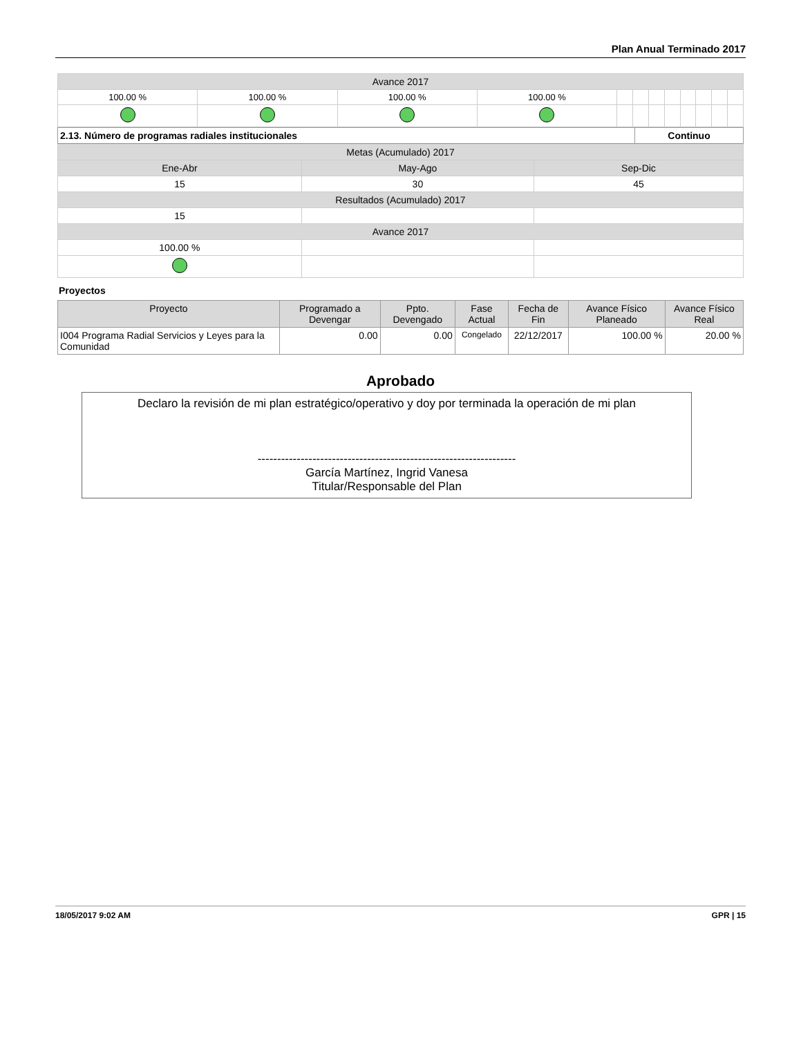Plan Anual Terminado 2017
| Avance 2017 | | | | | | | | | | | |
| 100.00 % | 100.00 % | 100.00 % | 100.00 % | | | | | | | | |
| 2.13. Número de programas radiales institucionales | Continuo |
| Metas (Acumulado) 2017 | | |
| Ene-Abr | May-Ago | Sep-Dic |
| 15 | 30 | 45 |
| Resultados (Acumulado) 2017 | | |
| 15 | | |
| Avance 2017 | | |
| 100.00 % | | |
Proyectos
| Proyecto | Programado a Devengar | Ppto. Devengado | Fase Actual | Fecha de Fin | Avance Físico Planeado | Avance Físico Real |
| --- | --- | --- | --- | --- | --- | --- |
| I004 Programa Radial Servicios y Leyes para la Comunidad | 0.00 | 0.00 | Congelado | 22/12/2017 | 100.00 % | 20.00 % |
Aprobado
Declaro la revisión de mi plan estratégico/operativo y doy por terminada la operación de mi plan
------------------------------------------------------------------
García Martínez, Ingrid Vanesa
Titular/Responsable del Plan
18/05/2017 9:02 AM GPR | 15